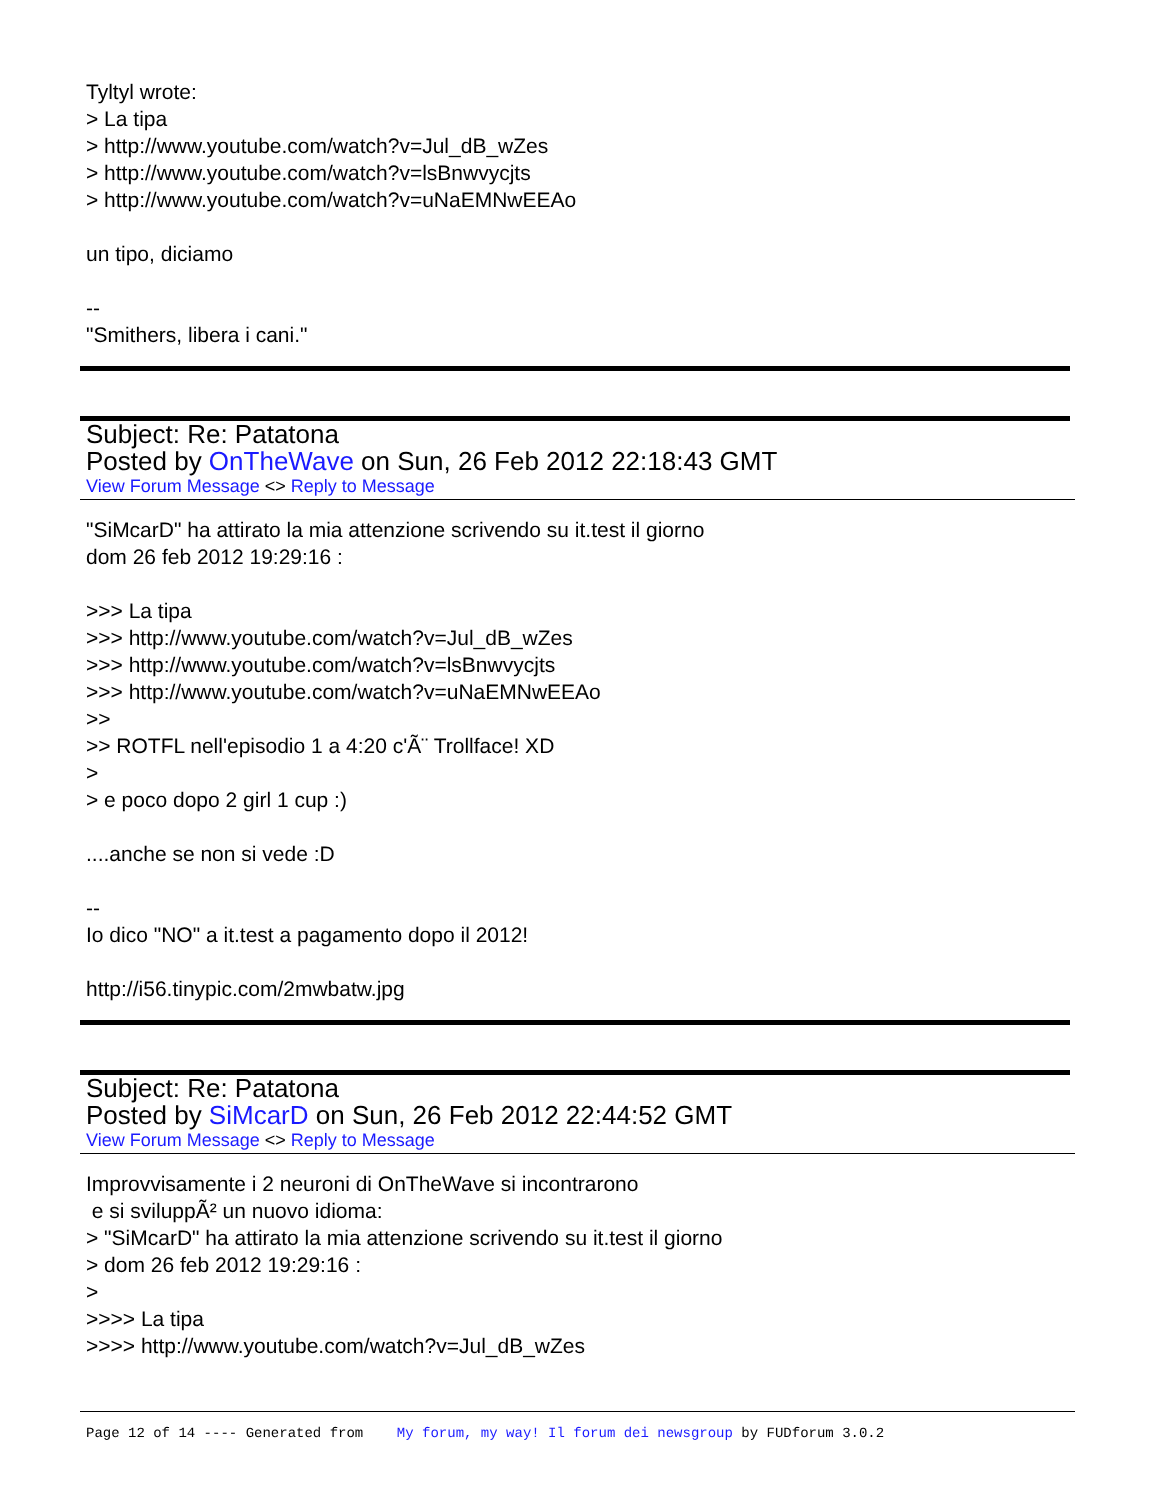Tyltyl wrote:
> La tipa
> http://www.youtube.com/watch?v=Jul_dB_wZes
> http://www.youtube.com/watch?v=lsBnwvycjts
> http://www.youtube.com/watch?v=uNaEMNwEEAo
un tipo, diciamo
--
"Smithers, libera i cani."
Subject: Re: Patatona
Posted by OnTheWave on Sun, 26 Feb 2012 22:18:43 GMT
View Forum Message <> Reply to Message
"SiMcarD" ha attirato la mia attenzione scrivendo su it.test il giorno
dom 26 feb 2012 19:29:16 :
>>> La tipa
>>> http://www.youtube.com/watch?v=Jul_dB_wZes
>>> http://www.youtube.com/watch?v=lsBnwvycjts
>>> http://www.youtube.com/watch?v=uNaEMNwEEAo
>>
>> ROTFL nell'episodio 1 a 4:20 c'Ã¨ Trollface! XD
>
> e poco dopo 2 girl 1 cup :)
....anche se non si vede :D
--
Io dico "NO" a it.test a pagamento dopo il 2012!
http://i56.tinypic.com/2mwbatw.jpg
Subject: Re: Patatona
Posted by SiMcarD on Sun, 26 Feb 2012 22:44:52 GMT
View Forum Message <> Reply to Message
Improvvisamente i 2 neuroni di OnTheWave si incontrarono
e si sviluppÃ² un nuovo idioma:
> "SiMcarD" ha attirato la mia attenzione scrivendo su it.test il giorno
> dom 26 feb 2012 19:29:16 :
>
>>>> La tipa
>>>> http://www.youtube.com/watch?v=Jul_dB_wZes
Page 12 of 14 ---- Generated from My forum, my way! Il forum dei newsgroup by FUDforum 3.0.2